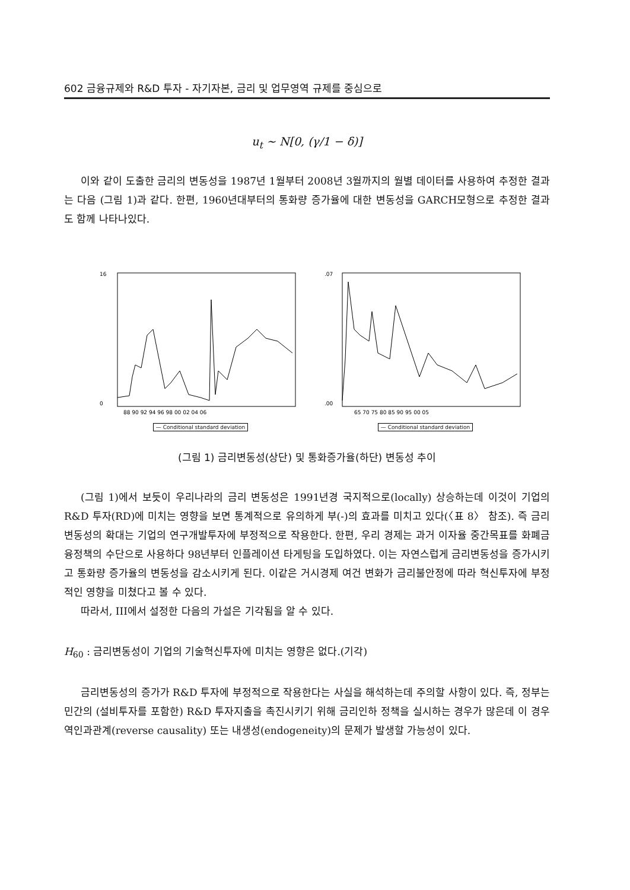602 금융규제와 R&D 투자 - 자기자본, 금리 및 업무영역 규제를 중심으로
u<sub>t</sub> ~ N[0, (γ/1 − δ)]
이와 같이 도출한 금리의 변동성을 1987년 1월부터 2008년 3월까지의 월별 데이터를 사용하여 추정한 결과는 다음 (그림 1)과 같다. 한편, 1960년대부터의 통화량 증가율에 대한 변동성을 GARCH모형으로 추정한 결과도 함께 나타나있다.
16
0
88 90 92 94 96 98 00 02 04 06
— Conditional standard deviation
.07
.00
65 70 75 80 85 90 95 00 05
— Conditional standard deviation
(그림 1) 금리변동성(상단) 및 통화증가율(하단) 변동성 추이
(그림 1)에서 보듯이 우리나라의 금리 변동성은 1991년경 국지적으로(locally) 상승하는데 이것이 기업의 R&D 투자(RD)에 미치는 영향을 보면 통계적으로 유의하게 부(-)의 효과를 미치고 있다(〈표 8〉 참조). 즉 금리변동성의 확대는 기업의 연구개발투자에 부정적으로 작용한다. 한편, 우리 경제는 과거 이자율 중간목표를 화폐금융정책의 수단으로 사용하다 98년부터 인플레이션 타게팅을 도입하였다. 이는 자연스럽게 금리변동성을 증가시키고 통화량 증가율의 변동성을 감소시키게 된다. 이같은 거시경제 여건 변화가 금리불안정에 따라 혁신투자에 부정적인 영향을 미쳤다고 볼 수 있다.
따라서, III에서 설정한 다음의 가설은 기각됨을 알 수 있다.
H<sub>60</sub> : 금리변동성이 기업의 기술혁신투자에 미치는 영향은 없다.(기각)
금리변동성의 증가가 R&D 투자에 부정적으로 작용한다는 사실을 해석하는데 주의할 사항이 있다. 즉, 정부는 민간의 (설비투자를 포함한) R&D 투자지출을 촉진시키기 위해 금리인하 정책을 실시하는 경우가 많은데 이 경우 역인과관계(reverse causality) 또는 내생성(endogeneity)의 문제가 발생할 가능성이 있다.